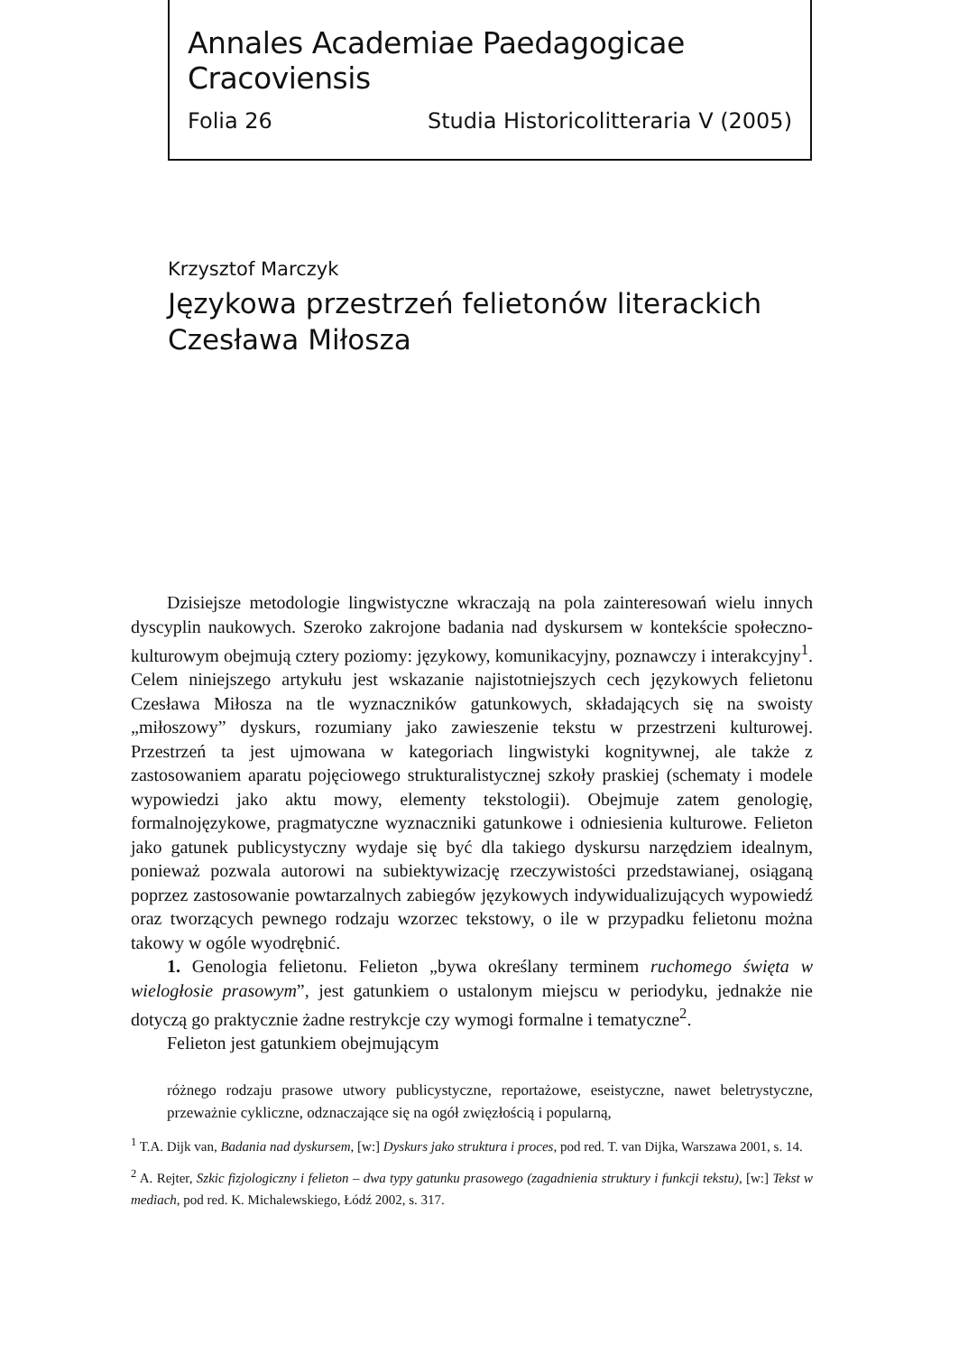Annales Academiae Paedagogicae Cracoviensis
Folia 26 Studia Historicolitteraria V (2005)
Krzysztof Marczyk
Językowa przestrzeń felietonów literackich
Czesława Miłosza
Dzisiejsze metodologie lingwistyczne wkraczają na pola zainteresowań wielu innych dyscyplin naukowych. Szeroko zakrojone badania nad dyskursem w kontekście społeczno-kulturowym obejmują cztery poziomy: językowy, komunikacyjny, poznawczy i interakcyjny<sup>1</sup>. Celem niniejszego artykułu jest wskazanie najistotniejszych cech językowych felietonu Czesława Miłosza na tle wyznaczników gatunkowych, składających się na swoisty „miłoszowy” dyskurs, rozumiany jako zawieszenie tekstu w przestrzeni kulturowej. Przestrzeń ta jest ujmowana w kategoriach lingwistyki kognitywnej, ale także z zastosowaniem aparatu pojęciowego strukturalistycznej szkoły praskiej (schematy i modele wypowiedzi jako aktu mowy, elementy tekstologii). Obejmuje zatem genologię, formalnojęzykowe, pragmatyczne wyznaczniki gatunkowe i odniesienia kulturowe. Felieton jako gatunek publicystyczny wydaje się być dla takiego dyskursu narzędziem idealnym, ponieważ pozwala autorowi na subiektywizację rzeczywistości przedstawianej, osiąganą poprzez zastosowanie powtarzalnych zabiegów językowych indywidualizujących wypowiedź oraz tworzących pewnego rodzaju wzorzec tekstowy, o ile w przypadku felietonu można takowy w ogóle wyodrębnić.
1. Genologia felietonu. Felieton „bywa określany terminem ruchomego święta w wielogłosie prasowym”, jest gatunkiem o ustalonym miejscu w periodyku, jednakże nie dotyczą go praktycznie żadne restrykcje czy wymogi formalne i tematyczne<sup>2</sup>.
Felieton jest gatunkiem obejmującym
różnego rodzaju prasowe utwory publicystyczne, reportażowe, eseistyczne, nawet beletrystyczne, przeważnie cykliczne, odznaczające się na ogół zwięzłością i popularną,
<sup>1</sup> T.A. Dijk van, Badania nad dyskursem, [w:] Dyskurs jako struktura i proces, pod red. T. van Dijka, Warszawa 2001, s. 14.
<sup>2</sup> A. Rejter, Szkic fizjologiczny i felieton – dwa typy gatunku prasowego (zagadnienia struktury i funkcji tekstu), [w:] Tekst w mediach, pod red. K. Michalewskiego, Łódź 2002, s. 317.